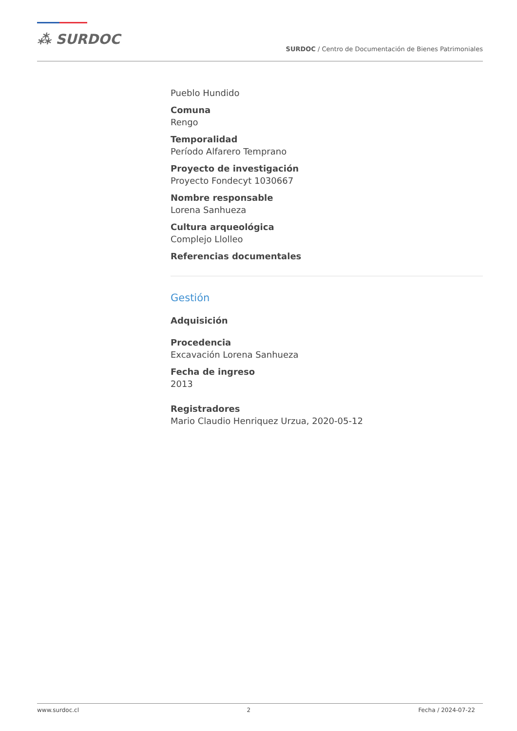⁂ SURDOC
SURDOC / Centro de Documentación de Bienes Patrimoniales
Pueblo Hundido
Comuna
Rengo
Temporalidad
Período Alfarero Temprano
Proyecto de investigación
Proyecto Fondecyt 1030667
Nombre responsable
Lorena Sanhueza
Cultura arqueológica
Complejo Llolleo
Referencias documentales
Gestión
Adquisición
Procedencia
Excavación Lorena Sanhueza
Fecha de ingreso
2013
Registradores
Mario Claudio Henriquez Urzua, 2020-05-12
www.surdoc.cl 2 Fecha / 2024-07-22